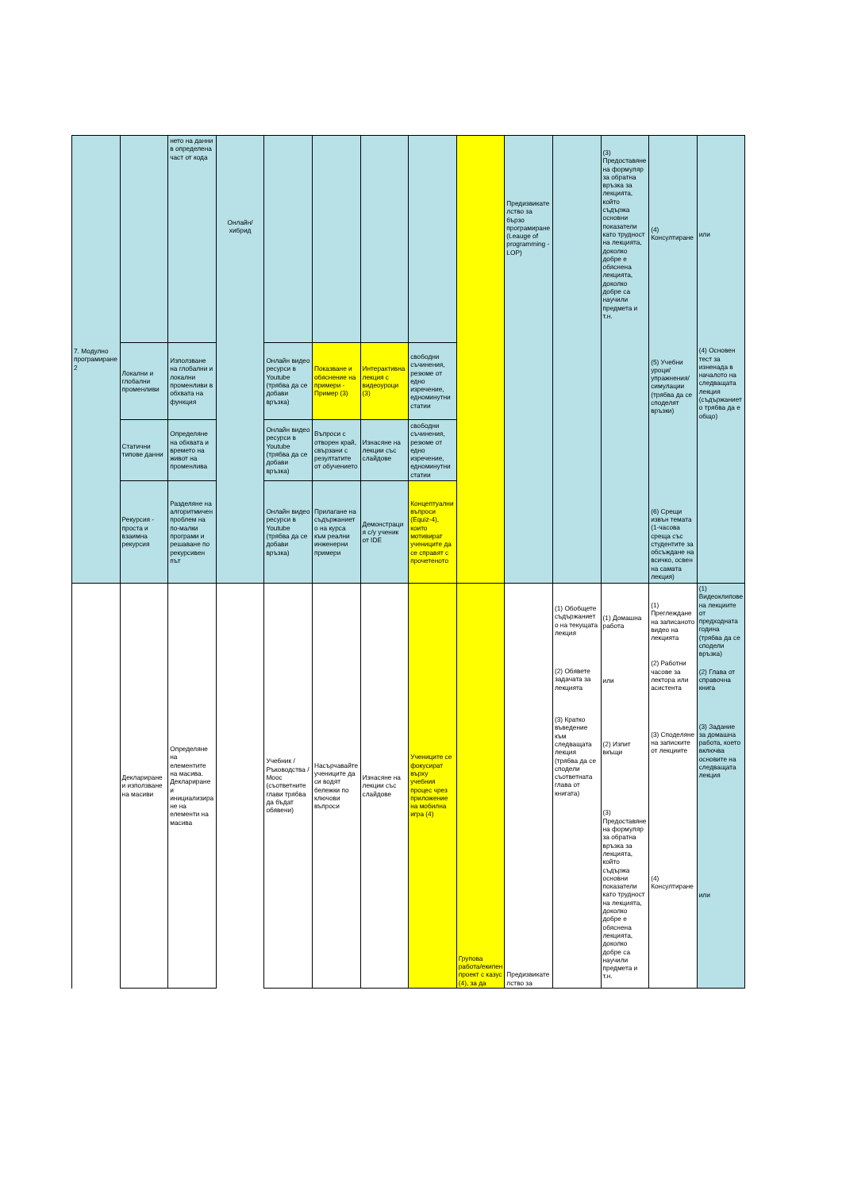| 7. Модулно програмиране 2 | | нето на данни в определена част от кода | Онлайн/хибрид | | | | | | Предизвикателство за бързо програмиране (Leauge of programming - LOP) | | (3) Предоставяне на формуляр за обратна връзка за лекцията, който съдържа основни показатели като трудност на лекцията, доколко добре е обяснена лекцията, доколко добре са научили предмета и т.н. | (4) Консултиране (5) Учебни уроци/упражнения/симулации (трябва да се споделят връзки) (6) Срещи извън темата (1-часова среща със студентите за обсъждане на всичко, освен на самата лекция) | или (4) Основен тест за изненада в началото на следващата лекция (съдържанието трябва да е общо) |
| | Локални и глобални променливи | Използване на глобални и локални променливи в обхвата на функция | | Онлайн видео ресурси в Youtube (трябва да се добави връзка) | Показване и обяснение на примери - Пример (3) | Интерактивна лекция с видеоуроци (3) | свободни съчинения, резюме от едно изречение, едноминутни статии | | | | | | |
| | Статични типове данни | Определяне на обхвата и времето на живот на променлива | | Онлайн видео ресурси в Youtube (трябва да се добави връзка) | Въпроси с отворен край, свързани с резултатите от обучението | Изнасяне на лекции със слайдове | свободни съчинения, резюме от едно изречение, едноминутни статии | | | | | | |
| | Рекурсия - проста и взаимна рекурсия | Разделяне на алгоритмичен проблем на по-малки програми и решаване по рекурсивен път | | Онлайн видео ресурси в Youtube (трябва да се добави връзка) | Прилагане на съдържанието на курса към реални инженерни примери | Демонстрация с/у ученик от IDE | Концептуални въпроси (Equiz-4), които мотивират учениците да се справят с прочетеното | | | | | | |
| | Деклариране и използване на масиви | Определяне на елементите на масива. Деклариране и инициализиране на елементи на масива | | Учебник / Ръководства / Mooc (съответните глави трябва да бъдат обявени) | Насърчавайте учениците да си водят бележки по ключови въпроси | Изнасяне на лекции със слайдове | Учениците се фокусират върху учебния процес чрез приложение на мобилна игра (4) | Групова работа/екипен проект с казус (4), за да | Предизвикателство за | (1) Обобщете съдържанието на текущата лекция (2) Обявете задачата за лекцията (3) Кратко въведение към следващата лекция (трябва да се сподели съответната глава от книгата) | (1) Домашна работа или (2) Изпит вкъщи (3) Предоставяне на формуляр за обратна връзка за лекцията, който съдържа основни показатели като трудност на лекцията, доколко добре е обяснена лекцията, доколко добре са научили предмета и т.н. | (1) Преглеждане на записаното видео на лекцията (2) Работни часове за лектора или асистента (3) Споделяне на записките от лекциите (4) Консултиране | (1) Видеоклипове на лекциите от предходната година (трябва да се сподели връзка) (2) Глава от справочна книга (3) Задание за домашна работа, което включва основите на следващата лекция или |